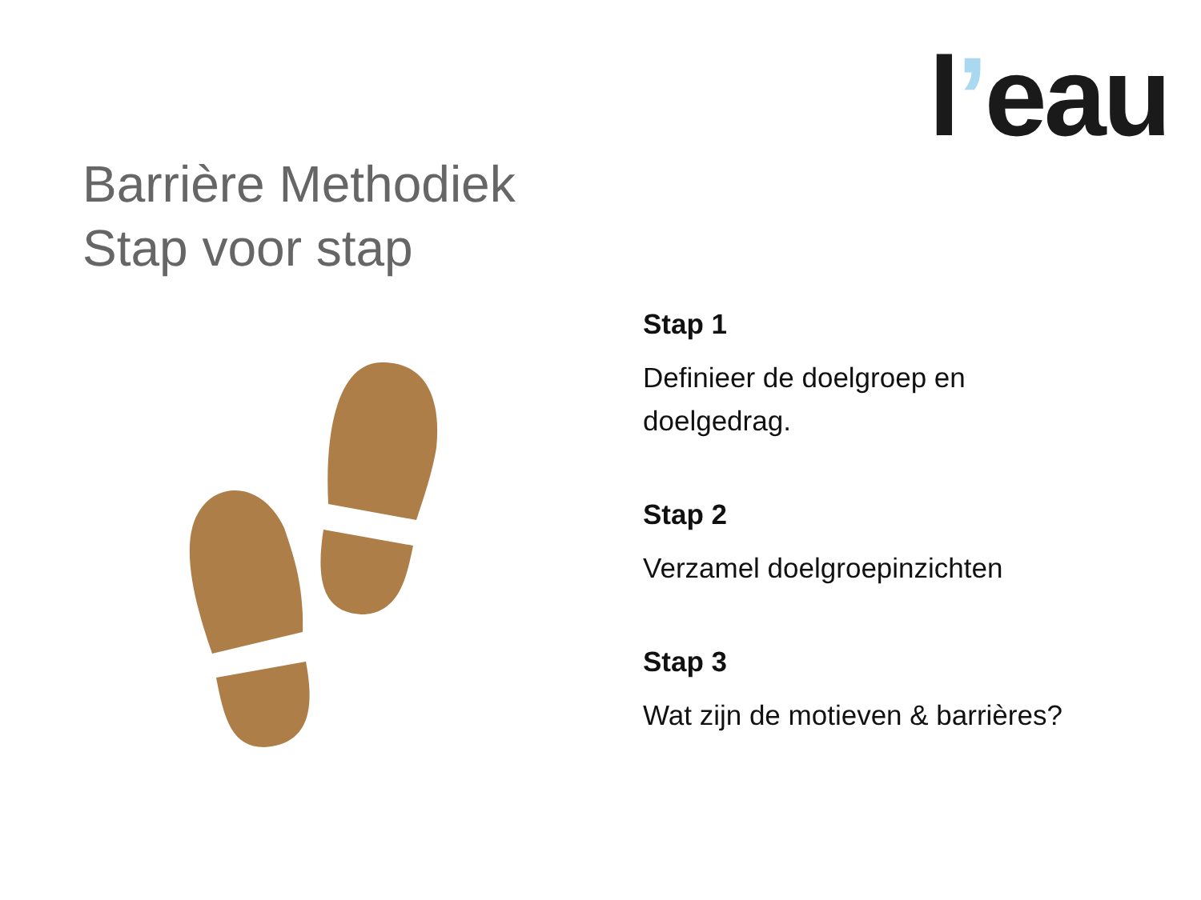l’eau
Barrière Methodiek
Stap voor stap
Stap 1
Definieer de doelgroep en
doelgedrag.
Stap 2
Verzamel doelgroepinzichten
Stap 3
Wat zijn de motieven & barrières?